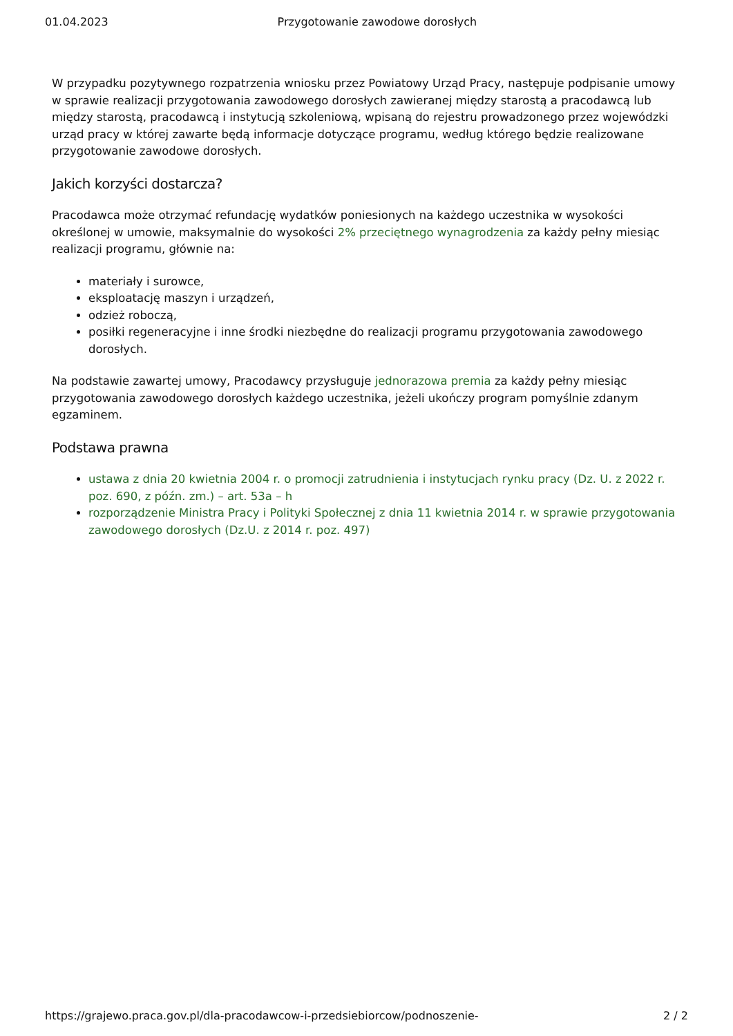01.04.2023 Przygotowanie zawodowe dorosłych
W przypadku pozytywnego rozpatrzenia wniosku przez Powiatowy Urząd Pracy, następuje podpisanie umowy w sprawie realizacji przygotowania zawodowego dorosłych zawieranej między starostą a pracodawcą lub między starostą, pracodawcą i instytucją szkoleniową, wpisaną do rejestru prowadzonego przez wojewódzki urząd pracy w której zawarte będą informacje dotyczące programu, według którego będzie realizowane przygotowanie zawodowe dorosłych.
Jakich korzyści dostarcza?
Pracodawca może otrzymać refundację wydatków poniesionych na każdego uczestnika w wysokości określonej w umowie, maksymalnie do wysokości 2% przeciętnego wynagrodzenia za każdy pełny miesiąc realizacji programu, głównie na:
materiały i surowce,
eksploatację maszyn i urządzeń,
odzież roboczą,
posiłki regeneracyjne i inne środki niezbędne do realizacji programu przygotowania zawodowego dorosłych.
Na podstawie zawartej umowy, Pracodawcy przysługuje jednorazowa premia za każdy pełny miesiąc przygotowania zawodowego dorosłych każdego uczestnika, jeżeli ukończy program pomyślnie zdanym egzaminem.
Podstawa prawna
ustawa z dnia 20 kwietnia 2004 r. o promocji zatrudnienia i instytucjach rynku pracy (Dz. U. z 2022 r. poz. 690, z późn. zm.) – art. 53a – h
rozporządzenie Ministra Pracy i Polityki Społecznej z dnia 11 kwietnia 2014 r. w sprawie przygotowania zawodowego dorosłych (Dz.U. z 2014 r. poz. 497)
https://grajewo.praca.gov.pl/dla-pracodawcow-i-przedsiebiorcow/podnoszenie- 2 / 2